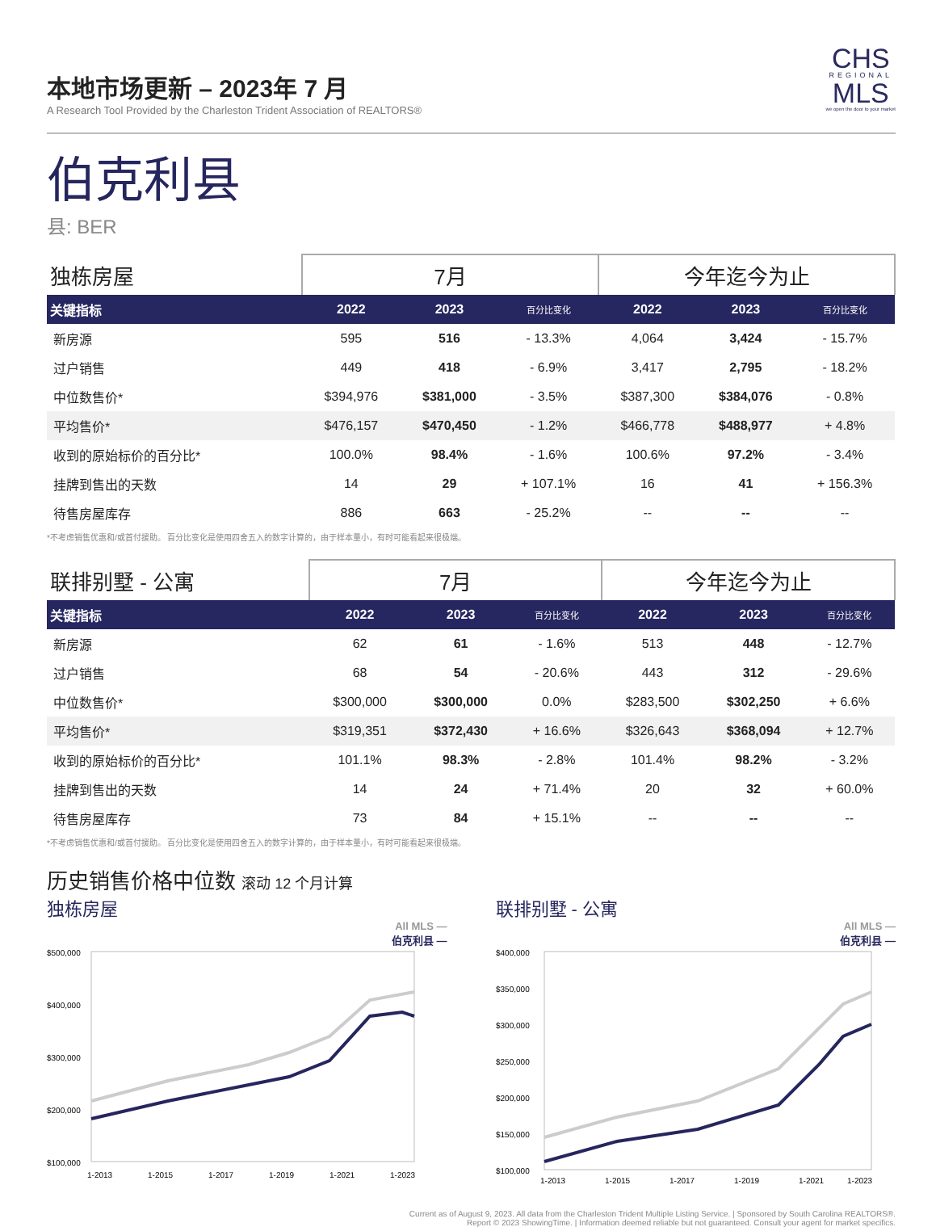本地市场更新 – 2023年 7 月
A Research Tool Provided by the Charleston Trident Association of REALTORS®
CHS
REGIONAL
MLS
we open the door to your market
伯克利县
县: BER
| 独栋房屋 | 7月 | | | 今年迄今为止 | | |
| --- | --- | --- | --- | --- | --- | --- |
| 关键指标 | 2022 | 2023 | 百分比变化 | 2022 | 2023 | 百分比变化 |
| 新房源 | 595 | 516 | - 13.3% | 4,064 | 3,424 | - 15.7% |
| 过户销售 | 449 | 418 | - 6.9% | 3,417 | 2,795 | - 18.2% |
| 中位数售价* | $394,976 | $381,000 | - 3.5% | $387,300 | $384,076 | - 0.8% |
| 平均售价* | $476,157 | $470,450 | - 1.2% | $466,778 | $488,977 | + 4.8% |
| 收到的原始标价的百分比* | 100.0% | 98.4% | - 1.6% | 100.6% | 97.2% | - 3.4% |
| 挂牌到售出的天数 | 14 | 29 | + 107.1% | 16 | 41 | + 156.3% |
| 待售房屋库存 | 886 | 663 | - 25.2% | -- | -- | -- |
*不考虑销售优惠和/或首付援助。 百分比变化是使用四舍五入的数字计算的，由于样本量小，有时可能看起来很极端。
| 联排别墅 - 公寓 | 7月 | | | 今年迄今为止 | | |
| --- | --- | --- | --- | --- | --- | --- |
| 关键指标 | 2022 | 2023 | 百分比变化 | 2022 | 2023 | 百分比变化 |
| 新房源 | 62 | 61 | - 1.6% | 513 | 448 | - 12.7% |
| 过户销售 | 68 | 54 | - 20.6% | 443 | 312 | - 29.6% |
| 中位数售价* | $300,000 | $300,000 | 0.0% | $283,500 | $302,250 | + 6.6% |
| 平均售价* | $319,351 | $372,430 | + 16.6% | $326,643 | $368,094 | + 12.7% |
| 收到的原始标价的百分比* | 101.1% | 98.3% | - 2.8% | 101.4% | 98.2% | - 3.2% |
| 挂牌到售出的天数 | 14 | 24 | + 71.4% | 20 | 32 | + 60.0% |
| 待售房屋库存 | 73 | 84 | + 15.1% | -- | -- | -- |
*不考虑销售优惠和/或首付援助。 百分比变化是使用四舍五入的数字计算的，由于样本量小，有时可能看起来很极端。
历史销售价格中位数 滚动 12 个月计算
独栋房屋
All MLS —
伯克利县 —
$500,000
$400,000
$300,000
$200,000
$100,000
1-2013
1-2015
1-2017
1-2019
1-2021
1-2023
联排别墅 - 公寓
All MLS —
伯克利县 —
$400,000
$350,000
$300,000
$250,000
$200,000
$150,000
$100,000
1-2013
1-2015
1-2017
1-2019
1-2021
1-2023
Current as of August 9, 2023. All data from the Charleston Trident Multiple Listing Service. | Sponsored by South Carolina REALTORS®.
Report © 2023 ShowingTime. | Information deemed reliable but not guaranteed. Consult your agent for market specifics.